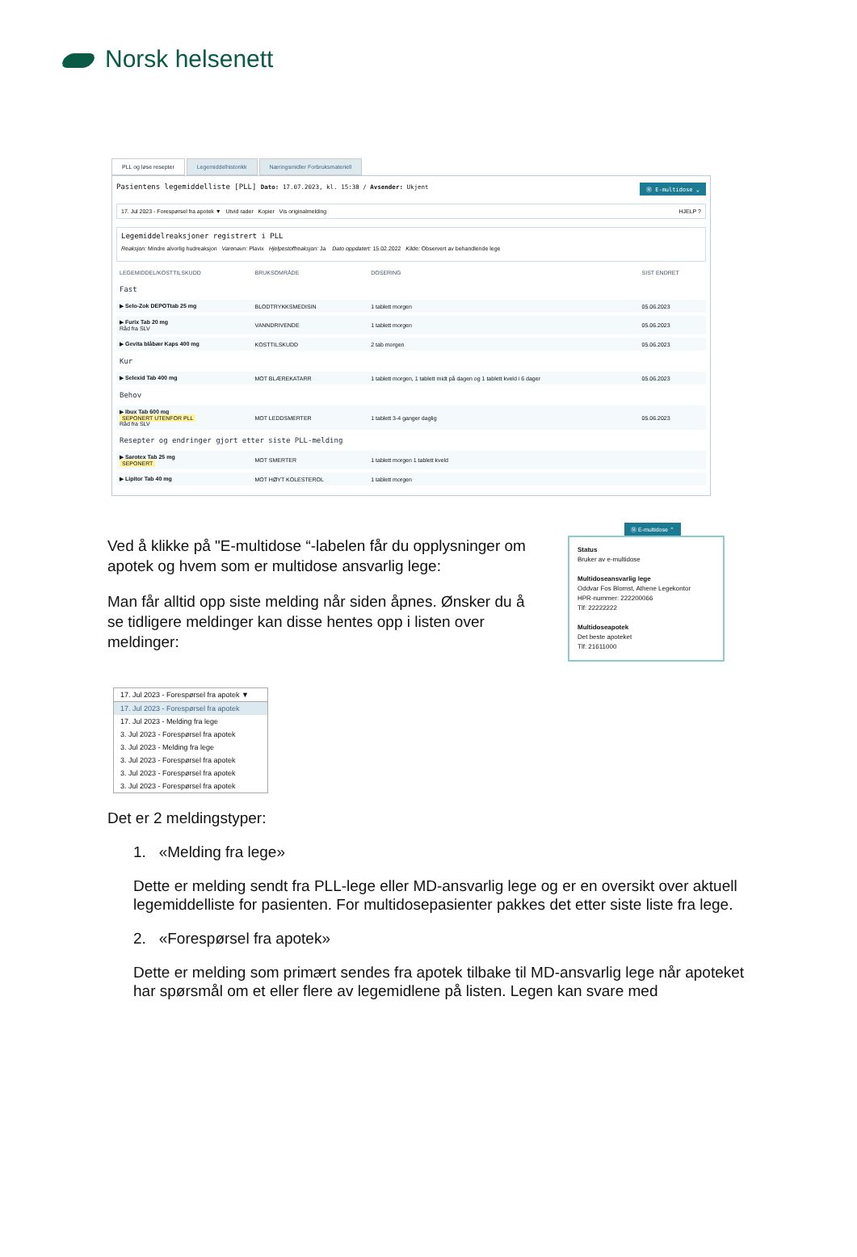Norsk helsenett
PLL og løse resepter Legemiddelhistorikk
Næringsmidler Forbruksmateriell
Pasientens legemiddelliste [PLL] Dato: 17.07.2023, kl. 15:38 / Avsender: Ukjent Ⓜ E-multidose ⌄
17. Jul 2023 - Forespørsel fra apotek ▼ Utvid rader Kopier Vis originalmelding HJELP ?
Legemiddelreaksjoner registrert i PLL
Reaksjon: Mindre alvorlig hudreaksjon Varenavn: Plavix Hjelpestoffreaksjon: Ja Dato oppdatert: 15.02.2022 Kilde: Observert av behandlende lege
| LEGEMIDDEL/KOSTTILSKUDD | BRUKSOMRÅDE | DOSERING | SIST ENDRET |
| --- | --- | --- | --- |
| Fast | | | |
| ▶ Selo-Zok DEPOTtab 25 mg | BLODTRYKKSMEDISIN | 1 tablett morgen | 05.06.2023 |
| ▶ Furix Tab 20 mg Råd fra SLV | VANNDRIVENDE | 1 tablett morgen | 05.06.2023 |
| ▶ Gevita blåbær Kaps 400 mg | KOSTTILSKUDD | 2 tab morgen | 05.06.2023 |
| Kur | | | |
| ▶ Selexid Tab 400 mg | MOT BLÆREKATARR | 1 tablett morgen, 1 tablett midt på dagen og 1 tablett kveld i 6 dager | 05.06.2023 |
| Behov | | | |
| ▶ Ibux Tab 600 mg SEPONERT UTENFOR PLL Råd fra SLV | MOT LEDDSMERTER | 1 tablett 3-4 ganger daglig | 05.06.2023 |
| Resepter og endringer gjort etter siste PLL-melding | | | |
| ▶ Sarotex Tab 25 mg SEPONERT | MOT SMERTER | 1 tablett morgen 1 tablett kveld | |
| ▶ Lipitor Tab 40 mg | MOT HØYT KOLESTEROL | 1 tablett morgen | |
Ved å klikke på "E-multidose “-labelen får du opplysninger om apotek og hvem som er multidose ansvarlig lege:
Man får alltid opp siste melding når siden åpnes. Ønsker du å se tidligere meldinger kan disse hentes opp i listen over meldinger:
Ⓜ E-multidose ⌃
Status
Bruker av e-multidose
Multidoseansvarlig lege
Oddvar Fos Blomst, Athene Legekontor
HPR-nummer: 222200066
Tlf: 22222222
Multidoseapotek
Det beste apoteket
Tlf: 21611000
17. Jul 2023 - Forespørsel fra apotek ▼
17. Jul 2023 - Forespørsel fra apotek
17. Jul 2023 - Melding fra lege
3. Jul 2023 - Forespørsel fra apotek
3. Jul 2023 - Melding fra lege
3. Jul 2023 - Forespørsel fra apotek
3. Jul 2023 - Forespørsel fra apotek
3. Jul 2023 - Forespørsel fra apotek
Det er 2 meldingstyper:
1. «Melding fra lege»
Dette er melding sendt fra PLL-lege eller MD-ansvarlig lege og er en oversikt over aktuell legemiddelliste for pasienten. For multidosepasienter pakkes det etter siste liste fra lege.
2. «Forespørsel fra apotek»
Dette er melding som primært sendes fra apotek tilbake til MD-ansvarlig lege når apoteket har spørsmål om et eller flere av legemidlene på listen. Legen kan svare med